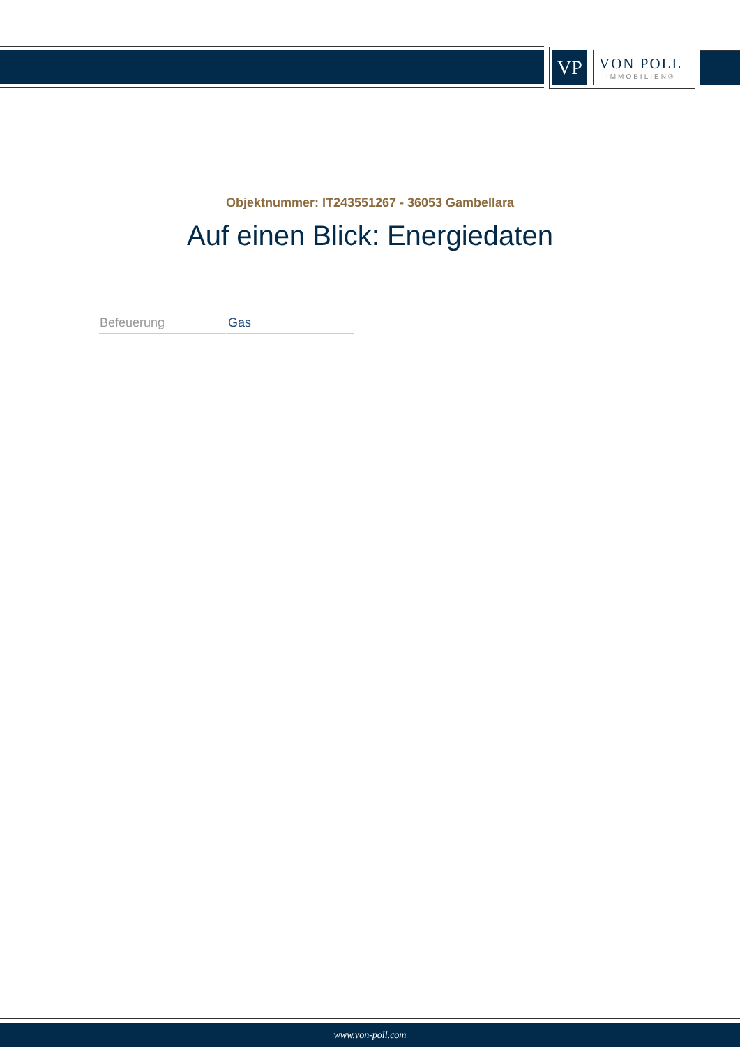VP
VON POLL
IMMOBILIEN®
Objektnummer: IT243551267 - 36053 Gambellara
Auf einen Blick: Energiedaten
| Befeuerung | Gas |
www.von-poll.com